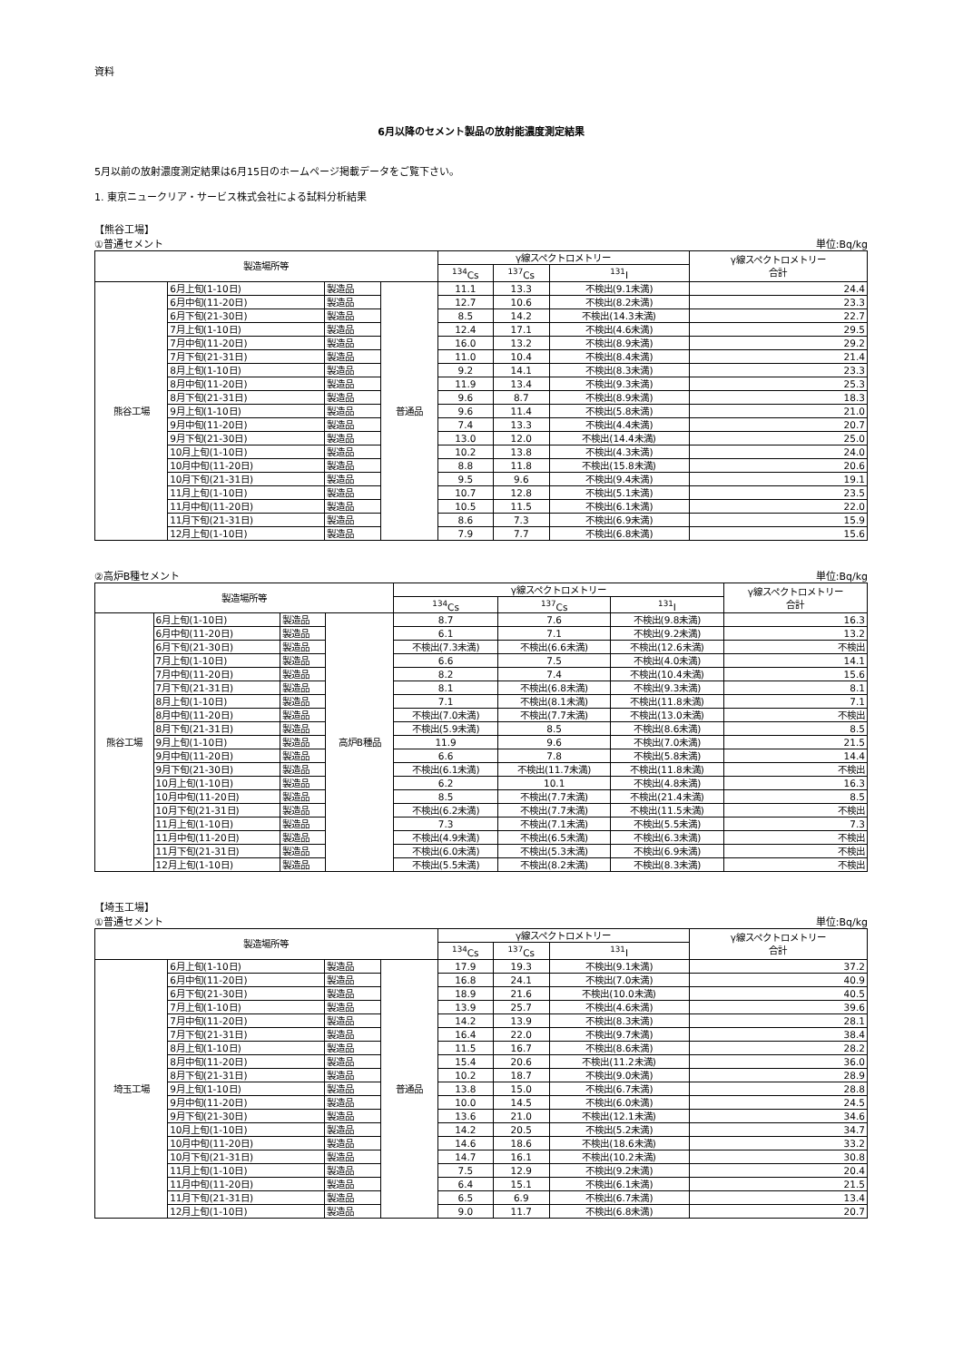資料
6月以降のセメント製品の放射能濃度測定結果
5月以前の放射濃度測定結果は6月15日のホームページ掲載データをご覧下さい。
1. 東京ニュークリア・サービス株式会社による試料分析結果
【熊谷工場】
①普通セメント 単位:Bq/kg
| 製造場所等 | | | | γ線スペクトロメトリー | | | γ線スペクトロメトリー 合計 |
| --- | --- | --- | --- | --- | --- | --- | --- |
| | | | | <sup>134</sup>Cs | <sup>137</sup>Cs | <sup>131</sup>I | |
| 熊谷工場 | 6月上旬(1-10日) | 製造品 | 普通品 | 11.1 | 13.3 | 不検出(9.1未満) | 24.4 |
| | 6月中旬(11-20日) | 製造品 | | 12.7 | 10.6 | 不検出(8.2未満) | 23.3 |
| | 6月下旬(21-30日) | 製造品 | | 8.5 | 14.2 | 不検出(14.3未満) | 22.7 |
| | 7月上旬(1-10日) | 製造品 | | 12.4 | 17.1 | 不検出(4.6未満) | 29.5 |
| | 7月中旬(11-20日) | 製造品 | | 16.0 | 13.2 | 不検出(8.9未満) | 29.2 |
| | 7月下旬(21-31日) | 製造品 | | 11.0 | 10.4 | 不検出(8.4未満) | 21.4 |
| | 8月上旬(1-10日) | 製造品 | | 9.2 | 14.1 | 不検出(8.3未満) | 23.3 |
| | 8月中旬(11-20日) | 製造品 | | 11.9 | 13.4 | 不検出(9.3未満) | 25.3 |
| | 8月下旬(21-31日) | 製造品 | | 9.6 | 8.7 | 不検出(8.9未満) | 18.3 |
| | 9月上旬(1-10日) | 製造品 | | 9.6 | 11.4 | 不検出(5.8未満) | 21.0 |
| | 9月中旬(11-20日) | 製造品 | | 7.4 | 13.3 | 不検出(4.4未満) | 20.7 |
| | 9月下旬(21-30日) | 製造品 | | 13.0 | 12.0 | 不検出(14.4未満) | 25.0 |
| | 10月上旬(1-10日) | 製造品 | | 10.2 | 13.8 | 不検出(4.3未満) | 24.0 |
| | 10月中旬(11-20日) | 製造品 | | 8.8 | 11.8 | 不検出(15.8未満) | 20.6 |
| | 10月下旬(21-31日) | 製造品 | | 9.5 | 9.6 | 不検出(9.4未満) | 19.1 |
| | 11月上旬(1-10日) | 製造品 | | 10.7 | 12.8 | 不検出(5.1未満) | 23.5 |
| | 11月中旬(11-20日) | 製造品 | | 10.5 | 11.5 | 不検出(6.1未満) | 22.0 |
| | 11月下旬(21-31日) | 製造品 | | 8.6 | 7.3 | 不検出(6.9未満) | 15.9 |
| | 12月上旬(1-10日) | 製造品 | | 7.9 | 7.7 | 不検出(6.8未満) | 15.6 |
②高炉B種セメント 単位:Bq/kg
| 製造場所等 | | | | γ線スペクトロメトリー | | | γ線スペクトロメトリー 合計 |
| --- | --- | --- | --- | --- | --- | --- | --- |
| | | | | <sup>134</sup>Cs | <sup>137</sup>Cs | <sup>131</sup>I | |
| 熊谷工場 | 6月上旬(1-10日) | 製造品 | 高炉B種品 | 8.7 | 7.6 | 不検出(9.8未満) | 16.3 |
| | 6月中旬(11-20日) | 製造品 | | 6.1 | 7.1 | 不検出(9.2未満) | 13.2 |
| | 6月下旬(21-30日) | 製造品 | | 不検出(7.3未満) | 不検出(6.6未満) | 不検出(12.6未満) | 不検出 |
| | 7月上旬(1-10日) | 製造品 | | 6.6 | 7.5 | 不検出(4.0未満) | 14.1 |
| | 7月中旬(11-20日) | 製造品 | | 8.2 | 7.4 | 不検出(10.4未満) | 15.6 |
| | 7月下旬(21-31日) | 製造品 | | 8.1 | 不検出(6.8未満) | 不検出(9.3未満) | 8.1 |
| | 8月上旬(1-10日) | 製造品 | | 7.1 | 不検出(8.1未満) | 不検出(11.8未満) | 7.1 |
| | 8月中旬(11-20日) | 製造品 | | 不検出(7.0未満) | 不検出(7.7未満) | 不検出(13.0未満) | 不検出 |
| | 8月下旬(21-31日) | 製造品 | | 不検出(5.9未満) | 8.5 | 不検出(8.6未満) | 8.5 |
| | 9月上旬(1-10日) | 製造品 | | 11.9 | 9.6 | 不検出(7.0未満) | 21.5 |
| | 9月中旬(11-20日) | 製造品 | | 6.6 | 7.8 | 不検出(5.8未満) | 14.4 |
| | 9月下旬(21-30日) | 製造品 | | 不検出(6.1未満) | 不検出(11.7未満) | 不検出(11.8未満) | 不検出 |
| | 10月上旬(1-10日) | 製造品 | | 6.2 | 10.1 | 不検出(4.8未満) | 16.3 |
| | 10月中旬(11-20日) | 製造品 | | 8.5 | 不検出(7.7未満) | 不検出(21.4未満) | 8.5 |
| | 10月下旬(21-31日) | 製造品 | | 不検出(6.2未満) | 不検出(7.7未満) | 不検出(11.5未満) | 不検出 |
| | 11月上旬(1-10日) | 製造品 | | 7.3 | 不検出(7.1未満) | 不検出(5.5未満) | 7.3 |
| | 11月中旬(11-20日) | 製造品 | | 不検出(4.9未満) | 不検出(6.5未満) | 不検出(6.3未満) | 不検出 |
| | 11月下旬(21-31日) | 製造品 | | 不検出(6.0未満) | 不検出(5.3未満) | 不検出(6.9未満) | 不検出 |
| | 12月上旬(1-10日) | 製造品 | | 不検出(5.5未満) | 不検出(8.2未満) | 不検出(8.3未満) | 不検出 |
【埼玉工場】
①普通セメント 単位:Bq/kg
| 製造場所等 | | | | γ線スペクトロメトリー | | | γ線スペクトロメトリー 合計 |
| --- | --- | --- | --- | --- | --- | --- | --- |
| | | | | <sup>134</sup>Cs | <sup>137</sup>Cs | <sup>131</sup>I | |
| 埼玉工場 | 6月上旬(1-10日) | 製造品 | 普通品 | 17.9 | 19.3 | 不検出(9.1未満) | 37.2 |
| | 6月中旬(11-20日) | 製造品 | | 16.8 | 24.1 | 不検出(7.0未満) | 40.9 |
| | 6月下旬(21-30日) | 製造品 | | 18.9 | 21.6 | 不検出(10.0未満) | 40.5 |
| | 7月上旬(1-10日) | 製造品 | | 13.9 | 25.7 | 不検出(4.6未満) | 39.6 |
| | 7月中旬(11-20日) | 製造品 | | 14.2 | 13.9 | 不検出(8.3未満) | 28.1 |
| | 7月下旬(21-31日) | 製造品 | | 16.4 | 22.0 | 不検出(9.7未満) | 38.4 |
| | 8月上旬(1-10日) | 製造品 | | 11.5 | 16.7 | 不検出(8.6未満) | 28.2 |
| | 8月中旬(11-20日) | 製造品 | | 15.4 | 20.6 | 不検出(11.2未満) | 36.0 |
| | 8月下旬(21-31日) | 製造品 | | 10.2 | 18.7 | 不検出(9.0未満) | 28.9 |
| | 9月上旬(1-10日) | 製造品 | | 13.8 | 15.0 | 不検出(6.7未満) | 28.8 |
| | 9月中旬(11-20日) | 製造品 | | 10.0 | 14.5 | 不検出(6.0未満) | 24.5 |
| | 9月下旬(21-30日) | 製造品 | | 13.6 | 21.0 | 不検出(12.1未満) | 34.6 |
| | 10月上旬(1-10日) | 製造品 | | 14.2 | 20.5 | 不検出(5.2未満) | 34.7 |
| | 10月中旬(11-20日) | 製造品 | | 14.6 | 18.6 | 不検出(18.6未満) | 33.2 |
| | 10月下旬(21-31日) | 製造品 | | 14.7 | 16.1 | 不検出(10.2未満) | 30.8 |
| | 11月上旬(1-10日) | 製造品 | | 7.5 | 12.9 | 不検出(9.2未満) | 20.4 |
| | 11月中旬(11-20日) | 製造品 | | 6.4 | 15.1 | 不検出(6.1未満) | 21.5 |
| | 11月下旬(21-31日) | 製造品 | | 6.5 | 6.9 | 不検出(6.7未満) | 13.4 |
| | 12月上旬(1-10日) | 製造品 | | 9.0 | 11.7 | 不検出(6.8未満) | 20.7 |